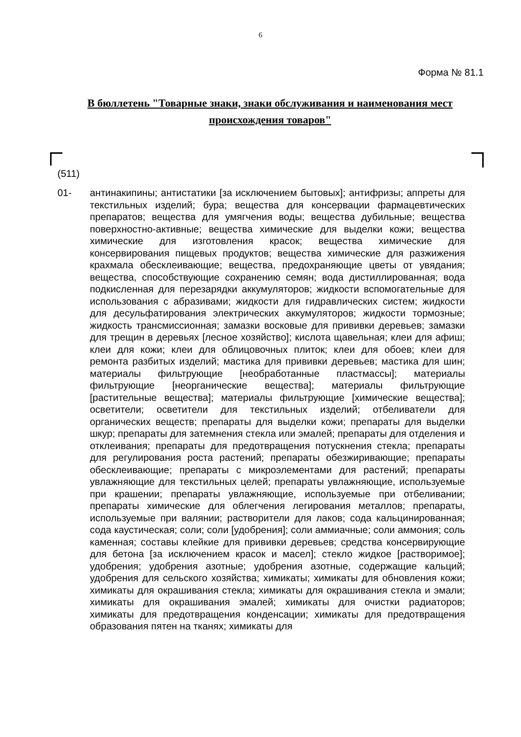6
Форма № 81.1
В бюллетень "Товарные знаки, знаки обслуживания и наименования мест происхождения товаров"
(511)
01- антинакипины; антистатики [за исключением бытовых]; антифризы; аппреты для текстильных изделий; бура; вещества для консервации фармацевтических препаратов; вещества для умягчения воды; вещества дубильные; вещества поверхностно-активные; вещества химические для выделки кожи; вещества химические для изготовления красок; вещества химические для консервирования пищевых продуктов; вещества химические для разжижения крахмала обесклеивающие; вещества, предохраняющие цветы от увядания; вещества, способствующие сохранению семян; вода дистиллированная; вода подкисленная для перезарядки аккумуляторов; жидкости вспомогательные для использования с абразивами; жидкости для гидравлических систем; жидкости для десульфатирования электрических аккумуляторов; жидкости тормозные; жидкость трансмиссионная; замазки восковые для прививки деревьев; замазки для трещин в деревьях [лесное хозяйство]; кислота щавельная; клеи для афиш; клеи для кожи; клеи для облицовочных плиток; клеи для обоев; клеи для ремонта разбитых изделий; мастика для прививки деревьев; мастика для шин; материалы фильтрующие [необработанные пластмассы]; материалы фильтрующие [неорганические вещества]; материалы фильтрующие [растительные вещества]; материалы фильтрующие [химические вещества]; осветители; осветители для текстильных изделий; отбеливатели для органических веществ; препараты для выделки кожи; препараты для выделки шкур; препараты для затемнения стекла или эмалей; препараты для отделения и отклеивания; препараты для предотвращения потускнения стекла; препараты для регулирования роста растений; препараты обезжиривающие; препараты обесклеивающие; препараты с микроэлементами для растений; препараты увлажняющие для текстильных целей; препараты увлажняющие, используемые при крашении; препараты увлажняющие, используемые при отбеливании; препараты химические для облегчения легирования металлов; препараты, используемые при валянии; растворители для лаков; сода кальцинированная; сода каустическая; соли; соли [удобрения]; соли аммиачные; соли аммония; соль каменная; составы клейкие для прививки деревьев; средства консервирующие для бетона [за исключением красок и масел]; стекло жидкое [растворимое]; удобрения; удобрения азотные; удобрения азотные, содержащие кальций; удобрения для сельского хозяйства; химикаты; химикаты для обновления кожи; химикаты для окрашивания стекла; химикаты для окрашивания стекла и эмали; химикаты для окрашивания эмалей; химикаты для очистки радиаторов; химикаты для предотвращения конденсации; химикаты для предотвращения образования пятен на тканях; химикаты для